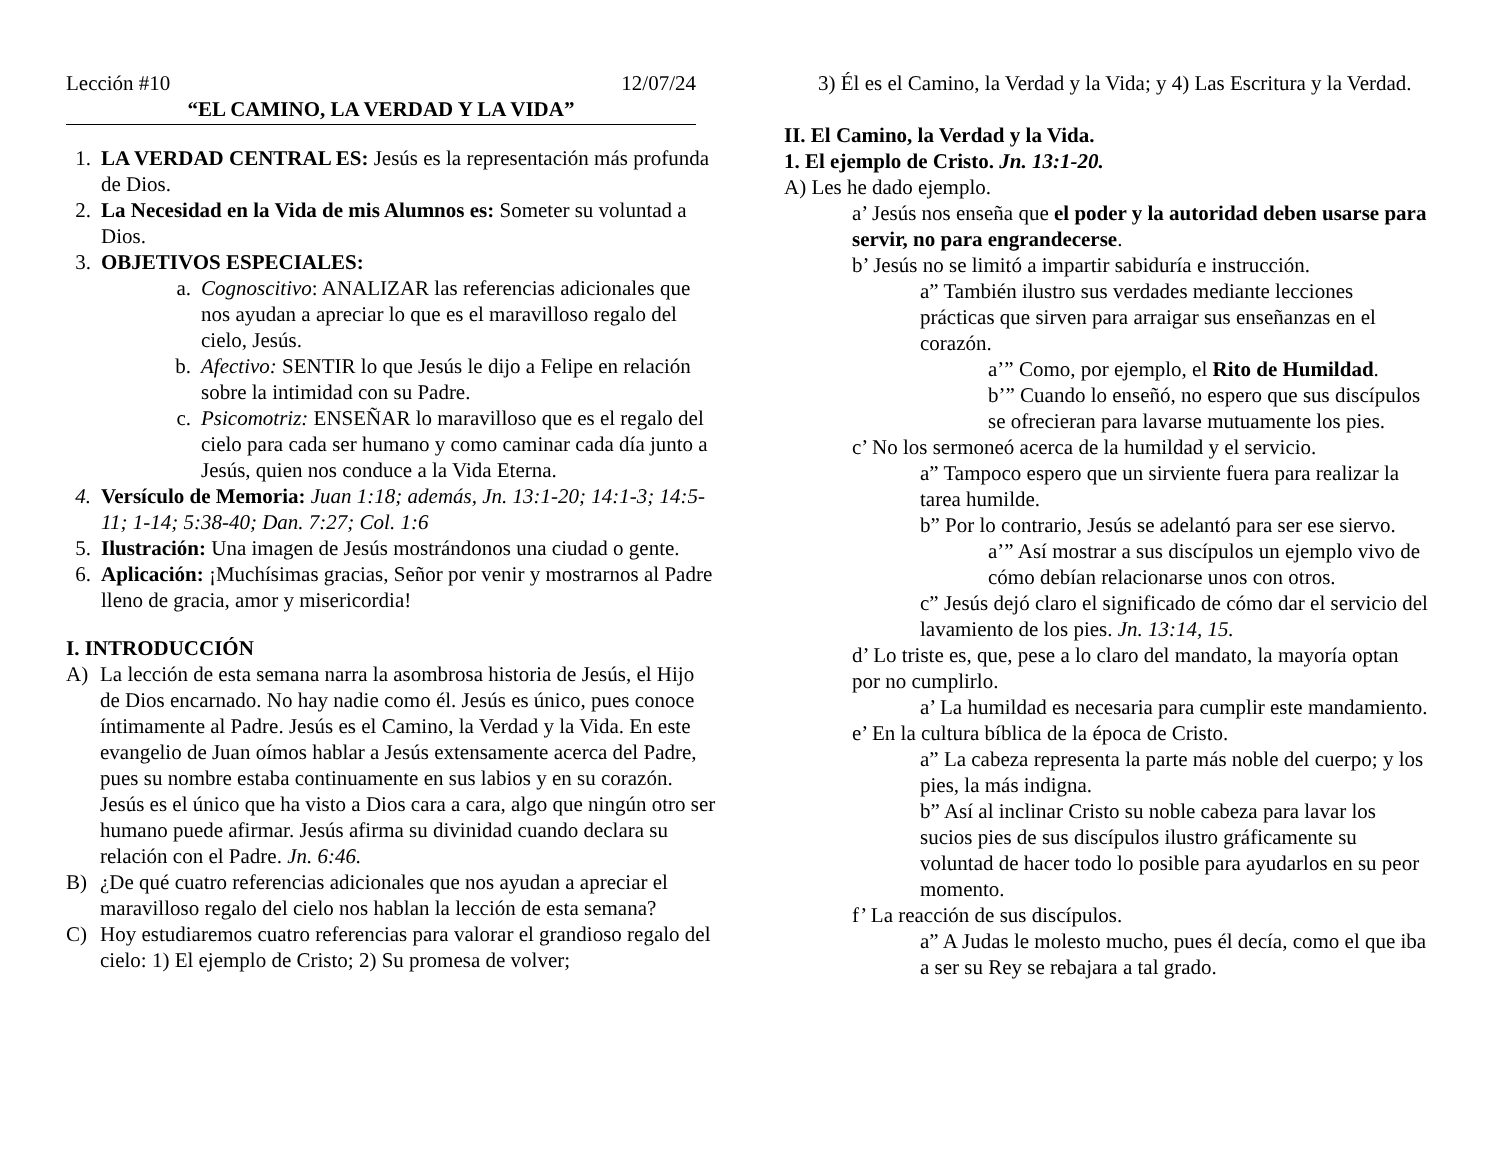Lección #10 12/07/24
“EL CAMINO, LA VERDAD Y LA VIDA”
1. LA VERDAD CENTRAL ES: Jesús es la representación más profunda de Dios.
2. La Necesidad en la Vida de mis Alumnos es: Someter su voluntad a Dios.
3. OBJETIVOS ESPECIALES:
a. Cognoscitivo: ANALIZAR las referencias adicionales que nos ayudan a apreciar lo que es el maravilloso regalo del cielo, Jesús.
b. Afectivo: SENTIR lo que Jesús le dijo a Felipe en relación sobre la intimidad con su Padre.
c. Psicomotriz: ENSEÑAR lo maravilloso que es el regalo del cielo para cada ser humano y como caminar cada día junto a Jesús, quien nos conduce a la Vida Eterna.
4. Versículo de Memoria: Juan 1:18; además, Jn. 13:1-20; 14:1-3; 14:5-11; 1-14; 5:38-40; Dan. 7:27; Col. 1:6
5. Ilustración: Una imagen de Jesús mostrándonos una ciudad o gente.
6. Aplicación: ¡Muchísimas gracias, Señor por venir y mostrarnos al Padre lleno de gracia, amor y misericordia!
I. INTRODUCCIÓN
A) La lección de esta semana narra la asombrosa historia de Jesús, el Hijo de Dios encarnado. No hay nadie como él. Jesús es único, pues conoce íntimamente al Padre. Jesús es el Camino, la Verdad y la Vida. En este evangelio de Juan oímos hablar a Jesús extensamente acerca del Padre, pues su nombre estaba continuamente en sus labios y en su corazón. Jesús es el único que ha visto a Dios cara a cara, algo que ningún otro ser humano puede afirmar. Jesús afirma su divinidad cuando declara su relación con el Padre. Jn. 6:46.
B) ¿De qué cuatro referencias adicionales que nos ayudan a apreciar el maravilloso regalo del cielo nos hablan la lección de esta semana?
C) Hoy estudiaremos cuatro referencias para valorar el grandioso regalo del cielo: 1) El ejemplo de Cristo; 2) Su promesa de volver;
3) Él es el Camino, la Verdad y la Vida; y 4) Las Escritura y la Verdad.
II. El Camino, la Verdad y la Vida.
1. El ejemplo de Cristo. Jn. 13:1-20.
A) Les he dado ejemplo.
a’ Jesús nos enseña que el poder y la autoridad deben usarse para servir, no para engrandecerse.
b’ Jesús no se limitó a impartir sabiduría e instrucción.
a” También ilustro sus verdades mediante lecciones prácticas que sirven para arraigar sus enseñanzas en el corazón.
a’” Como, por ejemplo, el Rito de Humildad.
b’” Cuando lo enseñó, no espero que sus discípulos se ofrecieran para lavarse mutuamente los pies.
c’ No los sermoneó acerca de la humildad y el servicio.
a” Tampoco espero que un sirviente fuera para realizar la tarea humilde.
b” Por lo contrario, Jesús se adelantó para ser ese siervo.
a’” Así mostrar a sus discípulos un ejemplo vivo de cómo debían relacionarse unos con otros.
c” Jesús dejó claro el significado de cómo dar el servicio del lavamiento de los pies. Jn. 13:14, 15.
d’ Lo triste es, que, pese a lo claro del mandato, la mayoría optan por no cumplirlo.
a’ La humildad es necesaria para cumplir este mandamiento.
e’ En la cultura bíblica de la época de Cristo.
a” La cabeza representa la parte más noble del cuerpo; y los pies, la más indigna.
b” Así al inclinar Cristo su noble cabeza para lavar los sucios pies de sus discípulos ilustro gráficamente su voluntad de hacer todo lo posible para ayudarlos en su peor momento.
f’ La reacción de sus discípulos.
a” A Judas le molesto mucho, pues él decía, como el que iba a ser su Rey se rebajara a tal grado.